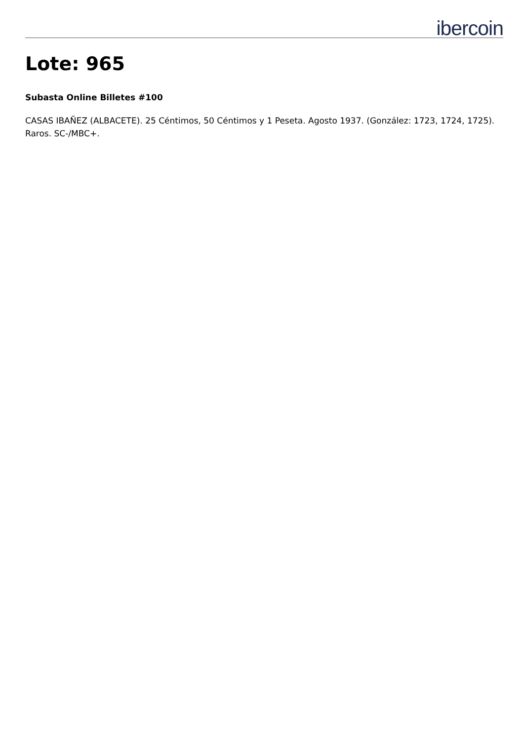ibercoin
Lote: 965
Subasta Online Billetes #100
CASAS IBAÑEZ (ALBACETE). 25 Céntimos, 50 Céntimos y 1 Peseta. Agosto 1937. (González: 1723, 1724, 1725). Raros. SC-/MBC+.